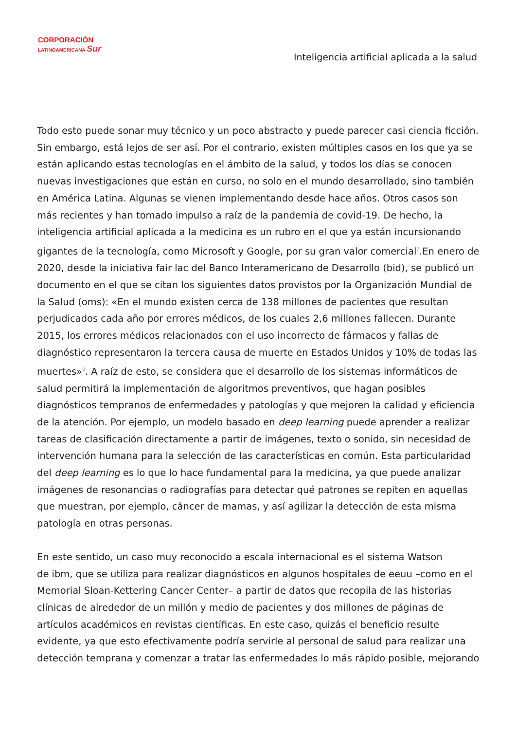CORPORACIÓN
LATINOAMERICANA Sur
Inteligencia artificial aplicada a la salud
Todo esto puede sonar muy técnico y un poco abstracto y puede parecer casi ciencia ficción. Sin embargo, está lejos de ser así. Por el contrario, existen múltiples casos en los que ya se están aplicando estas tecnologías en el ámbito de la salud, y todos los días se conocen nuevas investigaciones que están en curso, no solo en el mundo desarrollado, sino también en América Latina. Algunas se vienen implementando desde hace años. Otros casos son más recientes y han tomado impulso a raíz de la pandemia de covid-19. De hecho, la inteligencia artificial aplicada a la medicina es un rubro en el que ya están incursionando gigantes de la tecnología, como Microsoft y Google, por su gran valor comercial<sup>7</sup>.En enero de 2020, desde la iniciativa fair lac del Banco Interamericano de Desarrollo (bid), se publicó un documento en el que se citan los siguientes datos provistos por la Organización Mundial de la Salud (oms): «En el mundo existen cerca de 138 millones de pacientes que resultan perjudicados cada año por errores médicos, de los cuales 2,6 millones fallecen. Durante 2015, los errores médicos relacionados con el uso incorrecto de fármacos y fallas de diagnóstico representaron la tercera causa de muerte en Estados Unidos y 10% de todas las muertes»<sup>8</sup>. A raíz de esto, se considera que el desarrollo de los sistemas informáticos de salud permitirá la implementación de algoritmos preventivos, que hagan posibles diagnósticos tempranos de enfermedades y patologías y que mejoren la calidad y eficiencia de la atención. Por ejemplo, un modelo basado en deep learning puede aprender a realizar tareas de clasificación directamente a partir de imágenes, texto o sonido, sin necesidad de intervención humana para la selección de las características en común. Esta particularidad del deep learning es lo que lo hace fundamental para la medicina, ya que puede analizar imágenes de resonancias o radiografías para detectar qué patrones se repiten en aquellas que muestran, por ejemplo, cáncer de mamas, y así agilizar la detección de esta misma patología en otras personas.
En este sentido, un caso muy reconocido a escala internacional es el sistema Watson
de ibm, que se utiliza para realizar diagnósticos en algunos hospitales de eeuu –como en el Memorial Sloan-Kettering Cancer Center– a partir de datos que recopila de las historias clínicas de alrededor de un millón y medio de pacientes y dos millones de páginas de artículos académicos en revistas científicas. En este caso, quizás el beneficio resulte evidente, ya que esto efectivamente podría servirle al personal de salud para realizar una detección temprana y comenzar a tratar las enfermedades lo más rápido posible, mejorando